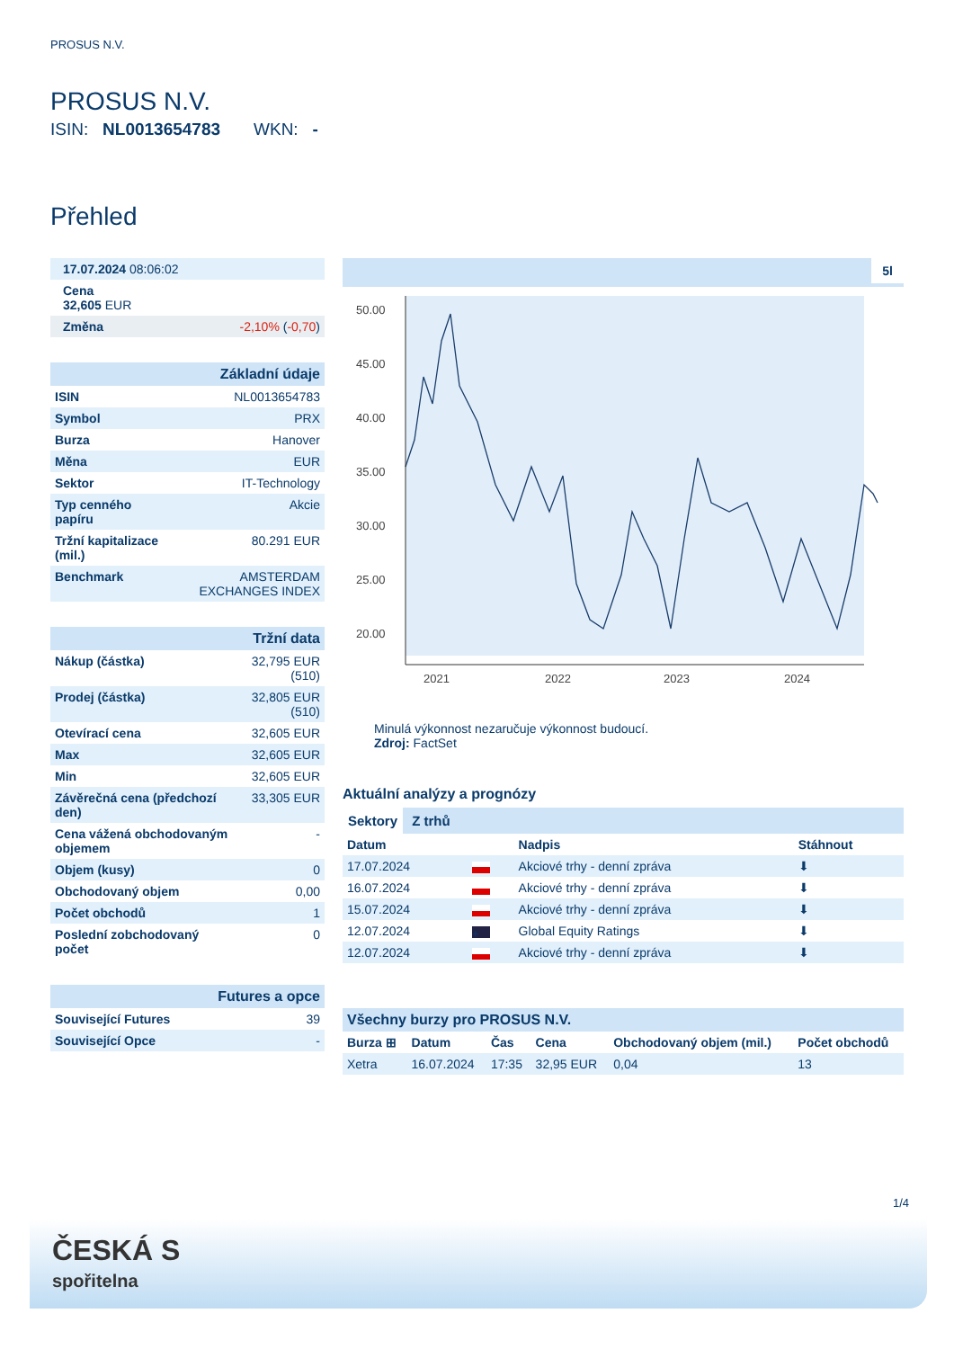PROSUS N.V.
PROSUS N.V.
ISIN: NL0013654783 WKN: -
Přehled
| 17.07.2024 08:06:02 |
| Cena 32,605 EUR |
| Změna -2,10% ( -0,70 ) |
| Základní údaje | |
| ISIN | NL0013654783 |
| Symbol | PRX |
| Burza | Hanover |
| Měna | EUR |
| Sektor | IT-Technology |
| Typ cenného papíru | Akcie |
| Tržní kapitalizace (mil.) | 80.291 EUR |
| Benchmark | AMSTERDAM EXCHANGES INDEX |
| Tržní data | |
| Nákup (částka) | 32,795 EUR (510) |
| Prodej (částka) | 32,805 EUR (510) |
| Otevírací cena | 32,605 EUR |
| Max | 32,605 EUR |
| Min | 32,605 EUR |
| Závěrečná cena (předchozí den) | 33,305 EUR |
| Cena vážená obchodovaným objemem | - |
| Objem (kusy) | 0 |
| Obchodovaný objem | 0,00 |
| Počet obchodů | 1 |
| Poslední zobchodovaný počet | 0 |
| Futures a opce | |
| Související Futures | 39 |
| Související Opce | - |
5l
50.00
45.00
40.00
35.00
30.00
25.00
20.00
2021
2022
2023
2024
Minulá výkonnost nezaručuje výkonnost budoucí.
Zdroj: FactSet
Aktuální analýzy a prognózy
Sektory Z trhů
| Datum | | Nadpis | Stáhnout |
| --- | --- | --- | --- |
| 17.07.2024 | | Akciové trhy - denní zpráva | ⬇ |
| 16.07.2024 | | Akciové trhy - denní zpráva | ⬇ |
| 15.07.2024 | | Akciové trhy - denní zpráva | ⬇ |
| 12.07.2024 | + | Global Equity Ratings | ⬇ |
| 12.07.2024 | | Akciové trhy - denní zpráva | ⬇ |
| Všechny burzy pro PROSUS N.V. | | | | | |
| Burza ⊞ | Datum | Čas | Cena | Obchodovaný objem (mil.) | Počet obchodů |
| Xetra | 16.07.2024 | 17:35 | 32,95 EUR | 0,04 | 13 |
1/4
ČESKÁ S
spořitelna